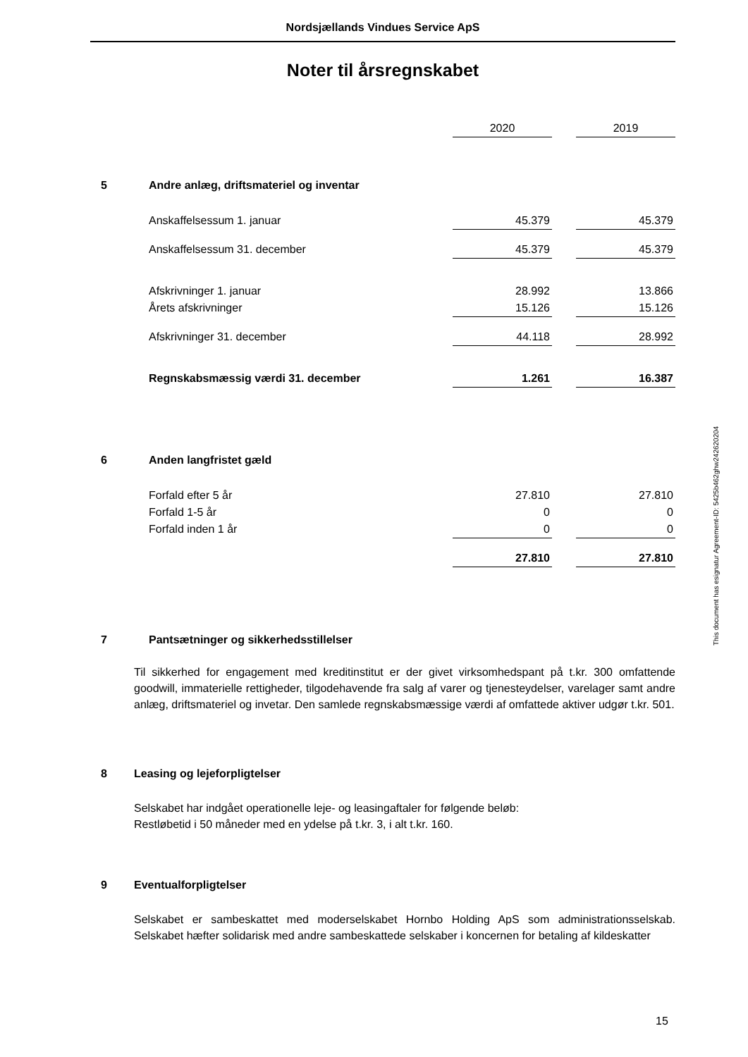Nordsjællands Vindues Service ApS
Noter til årsregnskabet
| | | 2020 | | 2019 |
| --- | --- | --- | --- | --- |
| 5 | Andre anlæg, driftsmateriel og inventar | | | |
| | Anskaffelsessum 1. januar | 45.379 | | 45.379 |
| | Anskaffelsessum 31. december | 45.379 | | 45.379 |
| | Afskrivninger 1. januar | 28.992 | | 13.866 |
| | Årets afskrivninger | 15.126 | | 15.126 |
| | Afskrivninger 31. december | 44.118 | | 28.992 |
| | Regnskabsmæssig værdi 31. december | 1.261 | | 16.387 |
| 6 | Anden langfristet gæld | | | |
| | Forfald efter 5 år | 27.810 | | 27.810 |
| | Forfald 1-5 år | 0 | | 0 |
| | Forfald inden 1 år | 0 | | 0 |
| | | 27.810 | | 27.810 |
| 7 | Pantsætninger og sikkerhedsstillelser | | | |
Til sikkerhed for engagement med kreditinstitut er der givet virksomhedspant på t.kr. 300 omfattende goodwill, immaterielle rettigheder, tilgodehavende fra salg af varer og tjenesteydelser, varelager samt andre anlæg, driftsmateriel og invetar. Den samlede regnskabsmæssige værdi af omfattede aktiver udgør t.kr. 501.
8 Leasing og lejeforpligtelser
Selskabet har indgået operationelle leje- og leasingaftaler for følgende beløb:
Restløbetid i 50 måneder med en ydelse på t.kr. 3, i alt t.kr. 160.
9 Eventualforpligtelser
Selskabet er sambeskattet med moderselskabet Hornbo Holding ApS som administrationsselskab. Selskabet hæfter solidarisk med andre sambeskattede selskaber i koncernen for betaling af kildeskatter
This document has esignatur Agreement-ID: 5425b462ghw242620204
15